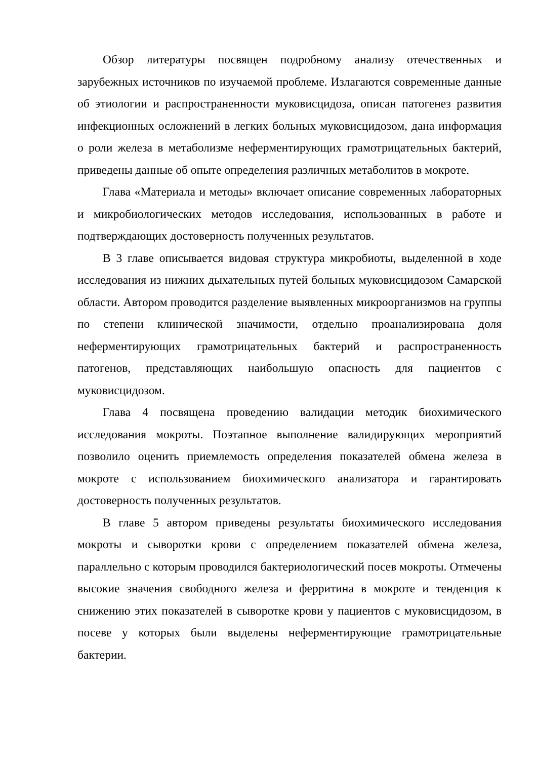Обзор литературы посвящен подробному анализу отечественных и зарубежных источников по изучаемой проблеме. Излагаются современные данные об этиологии и распространенности муковисцидоза, описан патогенез развития инфекционных осложнений в легких больных муковисцидозом, дана информация о роли железа в метаболизме неферментирующих грамотрицательных бактерий, приведены данные об опыте определения различных метаболитов в мокроте.
Глава «Материала и методы» включает описание современных лабораторных и микробиологических методов исследования, использованных в работе и подтверждающих достоверность полученных результатов.
В 3 главе описывается видовая структура микробиоты, выделенной в ходе исследования из нижних дыхательных путей больных муковисцидозом Самарской области. Автором проводится разделение выявленных микроорганизмов на группы по степени клинической значимости, отдельно проанализирована доля неферментирующих грамотрицательных бактерий и распространенность патогенов, представляющих наибольшую опасность для пациентов с муковисцидозом.
Глава 4 посвящена проведению валидации методик биохимического исследования мокроты. Поэтапное выполнение валидирующих мероприятий позволило оценить приемлемость определения показателей обмена железа в мокроте с использованием биохимического анализатора и гарантировать достоверность полученных результатов.
В главе 5 автором приведены результаты биохимического исследования мокроты и сыворотки крови с определением показателей обмена железа, параллельно с которым проводился бактериологический посев мокроты. Отмечены высокие значения свободного железа и ферритина в мокроте и тенденция к снижению этих показателей в сыворотке крови у пациентов с муковисцидозом, в посеве у которых были выделены неферментирующие грамотрицательные бактерии.